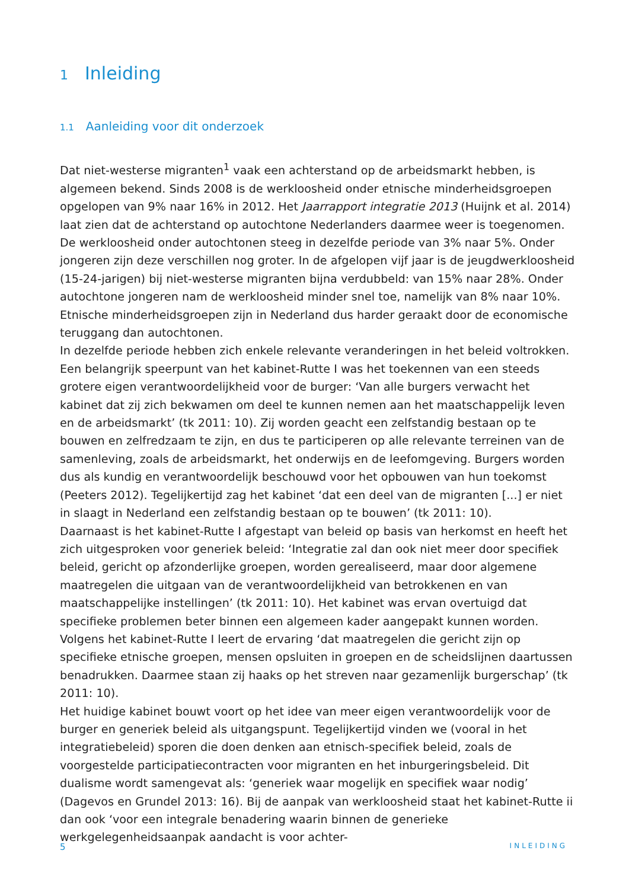1 Inleiding
1.1 Aanleiding voor dit onderzoek
Dat niet-westerse migranten<sup>1</sup> vaak een achterstand op de arbeidsmarkt hebben, is algemeen bekend. Sinds 2008 is de werkloosheid onder etnische minderheidsgroepen opgelopen van 9% naar 16% in 2012. Het Jaarrapport integratie 2013 (Huijnk et al. 2014) laat zien dat de achterstand op autochtone Nederlanders daarmee weer is toegenomen. De werkloosheid onder autochtonen steeg in dezelfde periode van 3% naar 5%. Onder jongeren zijn deze verschillen nog groter. In de afgelopen vijf jaar is de jeugdwerkloosheid (15-24-jarigen) bij niet-westerse migranten bijna verdubbeld: van 15% naar 28%. Onder autochtone jongeren nam de werkloosheid minder snel toe, namelijk van 8% naar 10%. Etnische minderheidsgroepen zijn in Nederland dus harder geraakt door de economische teruggang dan autochtonen.
In dezelfde periode hebben zich enkele relevante veranderingen in het beleid voltrokken. Een belangrijk speerpunt van het kabinet-Rutte I was het toekennen van een steeds grotere eigen verantwoordelijkheid voor de burger: ‘Van alle burgers verwacht het kabinet dat zij zich bekwamen om deel te kunnen nemen aan het maatschappelijk leven en de arbeidsmarkt’ (tk 2011: 10). Zij worden geacht een zelfstandig bestaan op te bouwen en zelfredzaam te zijn, en dus te participeren op alle relevante terreinen van de samenleving, zoals de arbeidsmarkt, het onderwijs en de leefomgeving. Burgers worden dus als kundig en verantwoordelijk beschouwd voor het opbouwen van hun toekomst (Peeters 2012). Tegelijkertijd zag het kabinet ‘dat een deel van de migranten [...] er niet in slaagt in Nederland een zelfstandig bestaan op te bouwen’ (tk 2011: 10).
Daarnaast is het kabinet-Rutte I afgestapt van beleid op basis van herkomst en heeft het zich uitgesproken voor generiek beleid: ‘Integratie zal dan ook niet meer door specifiek beleid, gericht op afzonderlijke groepen, worden gerealiseerd, maar door algemene maatregelen die uitgaan van de verantwoordelijkheid van betrokkenen en van maatschappelijke instellingen’ (tk 2011: 10). Het kabinet was ervan overtuigd dat specifieke problemen beter binnen een algemeen kader aangepakt kunnen worden. Volgens het kabinet-Rutte I leert de ervaring ‘dat maatregelen die gericht zijn op specifieke etnische groepen, mensen opsluiten in groepen en de scheidslijnen daartussen benadrukken. Daarmee staan zij haaks op het streven naar gezamenlijk burgerschap’ (tk 2011: 10).
Het huidige kabinet bouwt voort op het idee van meer eigen verantwoordelijk voor de burger en generiek beleid als uitgangspunt. Tegelijkertijd vinden we (vooral in het integratiebeleid) sporen die doen denken aan etnisch-specifiek beleid, zoals de voorgestelde participatiecontracten voor migranten en het inburgeringsbeleid. Dit dualisme wordt samengevat als: ‘generiek waar mogelijk en specifiek waar nodig’ (Dagevos en Grundel 2013: 16). Bij de aanpak van werkloosheid staat het kabinet-Rutte ii dan ook ‘voor een integrale benadering waarin binnen de generieke werkgelegenheidsaanpak aandacht is voor achter-
5 INLEIDING